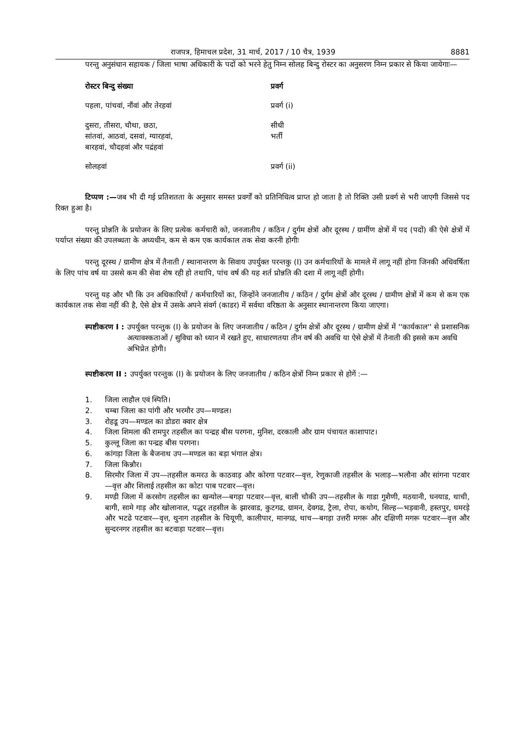राजपत्र, हिमाचल प्रदेश, 31 मार्च, 2017 / 10 चैत्र, 1939 8881
परन्तु अनुसंधान सहायक / जिला भाषा अधिकारी के पदों को भरने हेतु निम्न सोलह बिन्दु रोस्टर का अनुसरण निम्न प्रकार से किया जायेगाः—
| रोस्टर बिन्दु संख्या | प्रवर्ग |
| --- | --- |
| पहला, पांचवां, नौंवां और तेरहवां | प्रवर्ग (i) |
| दुसरा, तीसरा, चौथा, छठा, सांतवां, आठवां, दसवां, ग्यारहवां, बारहवां, चौदहवां और पद्रंहवां | सीधी भर्ती |
| सोलहवां | प्रवर्ग (ii) |
टिप्पण :—जब भी दी गई प्रतिशतता के अनुसार समस्त प्रवर्गों को प्रतिनिधित्व प्राप्त हो जाता है तो रिक्ति उसी प्रवर्ग से भरी जाएगी जिससे पद रिक्त हुआ है।
परन्तु प्रोन्नति के प्रयोजन के लिए प्रत्येक कर्मचारी को, जनजातीय / कठिन / दुर्गम क्षेत्रों और दूरस्थ / ग्रामींण क्षेत्रों में पद (पदों) की ऐसे क्षेत्रों में पर्याप्त संख्या की उपलब्धता के अध्यधीन, कम से कम एक कार्यकाल तक सेवा करनी होगीः
परन्तु दूरस्थ / ग्रामीण क्षेत्र में तैनाती / स्थानान्तरण के सिवाय उपर्युक्त परन्तकु (I) उन कर्मचारियों के मामले में लागू नहीं होगा जिनकी अधिवर्षिता के लिए पांच वर्ष या उससे कम की सेवा शेष रही हो तथापि, पांच वर्ष की यह शर्त प्रोन्नति की दशा में लागू नहीं होगी।
परन्तु यह और भी कि उन अधिकारियों / कर्मचारियों का, जिन्होंने जनजातीय / कठिन / दुर्गम क्षेत्रों और दूरस्थ / ग्रामीण क्षेत्रों में कम से कम एक कार्यकाल तक सेवा नहीं की है, ऐसे क्षेत्र में उसके अपने संवर्ग (काडर) में सर्वथा वरिष्ठता के अनुसार स्थानान्तरण किया जाएगा।
स्पष्टीकरण I : उपर्युक्त परन्तुक (I) के प्रयोजन के लिए जनजातीय / कठिन / दुर्गम क्षेत्रों और दूरस्थ / ग्रामीण क्षेत्रों में ''कार्यकाल'' से प्रशासनिक अत्यावश्कताओं / सुविधा को ध्यान में रखते हुए, साधारणतया तीन वर्ष की अवधि या ऐसे क्षेत्रों में तैनाती की इससे कम अवधि अभिप्रेत होगी।
स्पष्टीकरण II : उपर्युक्त परन्तुक (I) के प्रयोजन के लिए जनजातीय / कठिन क्षेत्रों निम्न प्रकार से होगें :—
1. जिला लाहौल एवं स्पिति।
2. चम्बा जिला का पांगी और भरमौर उप—मण्डल।
3. रोहडू उप—मण्डल का डोडरा क्वार क्षेत्र
4. जिला शिमला की रामपुर तहसील का पन्द्रह बीस परगना, मुनिश, दरकाली और ग्राम पंचायत काशापाट।
5. कुल्लू जिला का पन्द्रह बीस परगना।
6. कांगड़ा जिला के बैजनाथ उप—मण्डल का बड़ा भंगाल क्षेत्र।
7. जिला किन्नौर।
8. सिरमौर जिला में उप—तहसील कमरउ के काठवाड़ और कोरगा पटवार—वृत्त, रेणुकाजी तहसील के भलाड़—भलौना और सांगना पटवार—वृत्त और शिलाई तहसील का कोटा पाब पटवार—वृत्त।
9. मण्डी जिला में करसोग तहसील का खन्योल—बगड़ा पटवार—वृत्त, बाली चौकी उप—तहसील के गाडा गुशैणी, मठयानी, घनयाड, थाची, बागी, सामे गाड़ और खोलानाल, पद्धर तहसील के झारवाड, कुटगढ, ग्रामन, देवगढ, ट्रैला, रोपा, कथोग, सिल्ह—भड़वानी, हस्तपुर, घमरड़े और भटढे पटवार—वृत्त, थुनाग तहसील के चियूणी, कालीपार, मानगढ, थाच—बगड़ा उत्तरी मगरू और दक्षिणी मगरू पटवार—वृत्त और सुन्दरनगर तहसील का बटवाड़ा पटवार—वृत्त।